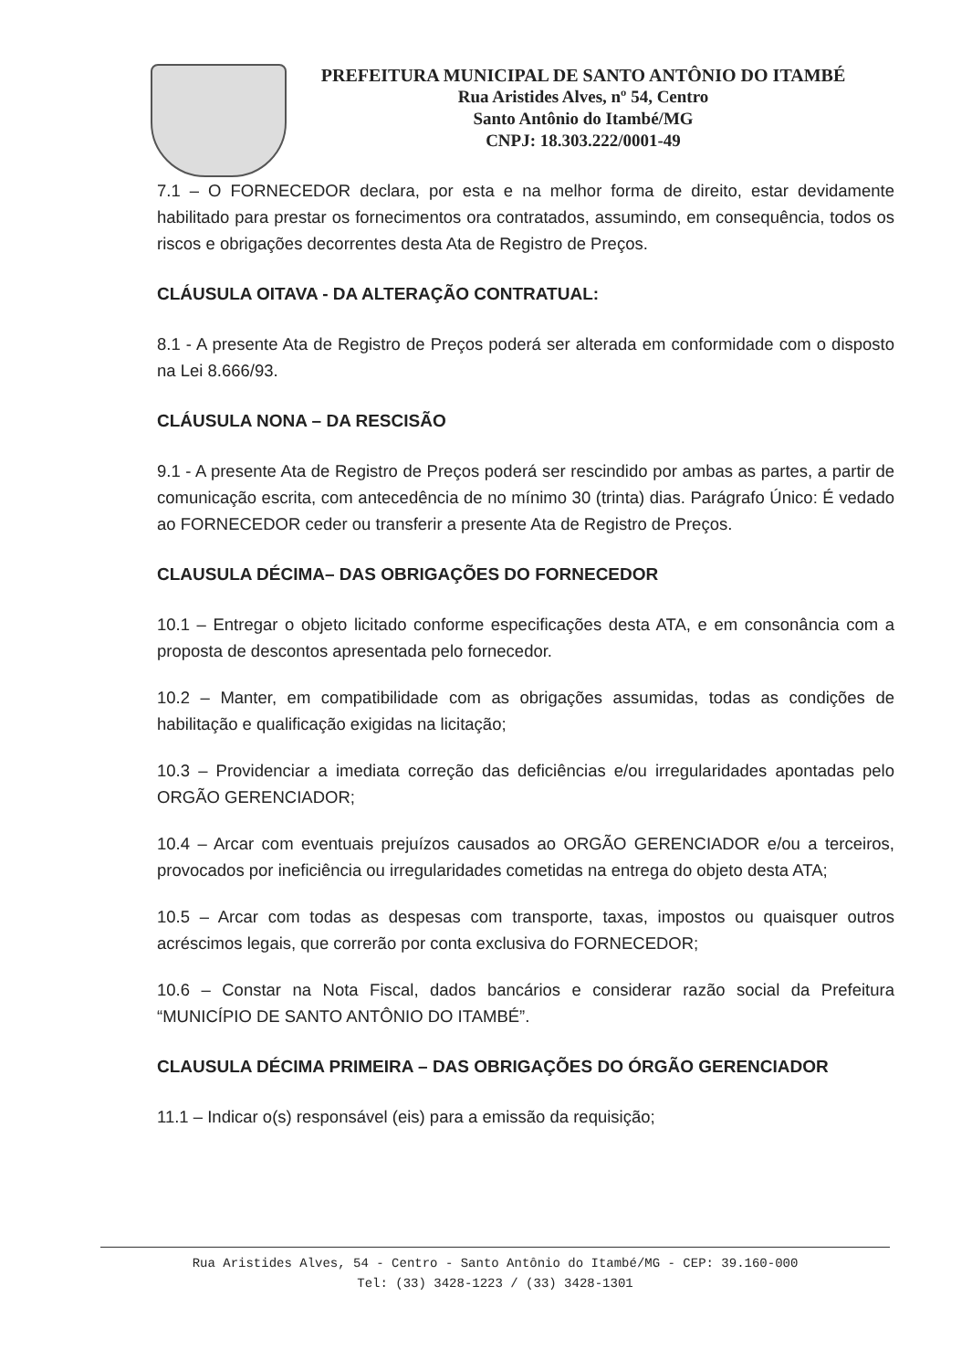PREFEITURA MUNICIPAL DE SANTO ANTÔNIO DO ITAMBÉ
Rua Aristides Alves, nº 54, Centro
Santo Antônio do Itambé/MG
CNPJ: 18.303.222/0001-49
7.1 – O FORNECEDOR declara, por esta e na melhor forma de direito, estar devidamente habilitado para prestar os fornecimentos ora contratados, assumindo, em consequência, todos os riscos e obrigações decorrentes desta Ata de Registro de Preços.
CLÁUSULA OITAVA - DA ALTERAÇÃO CONTRATUAL:
8.1 - A presente Ata de Registro de Preços poderá ser alterada em conformidade com o disposto na Lei 8.666/93.
CLÁUSULA NONA – DA RESCISÃO
9.1 - A presente Ata de Registro de Preços poderá ser rescindido por ambas as partes, a partir de comunicação escrita, com antecedência de no mínimo 30 (trinta) dias. Parágrafo Único: É vedado ao FORNECEDOR ceder ou transferir a presente Ata de Registro de Preços.
CLAUSULA DÉCIMA– DAS OBRIGAÇÕES DO FORNECEDOR
10.1 – Entregar o objeto licitado conforme especificações desta ATA, e em consonância com a proposta de descontos apresentada pelo fornecedor.
10.2 – Manter, em compatibilidade com as obrigações assumidas, todas as condições de habilitação e qualificação exigidas na licitação;
10.3 – Providenciar a imediata correção das deficiências e/ou irregularidades apontadas pelo ORGÃO GERENCIADOR;
10.4 – Arcar com eventuais prejuízos causados ao ORGÃO GERENCIADOR e/ou a terceiros, provocados por ineficiência ou irregularidades cometidas na entrega do objeto desta ATA;
10.5 – Arcar com todas as despesas com transporte, taxas, impostos ou quaisquer outros acréscimos legais, que correrão por conta exclusiva do FORNECEDOR;
10.6 – Constar na Nota Fiscal, dados bancários e considerar razão social da Prefeitura “MUNICÍPIO DE SANTO ANTÔNIO DO ITAMBÉ”.
CLAUSULA DÉCIMA PRIMEIRA – DAS OBRIGAÇÕES DO ÓRGÃO GERENCIADOR
11.1 – Indicar o(s) responsável (eis) para a emissão da requisição;
Rua Aristides Alves, 54 - Centro - Santo Antônio do Itambé/MG - CEP: 39.160-000
Tel: (33) 3428-1223 / (33) 3428-1301